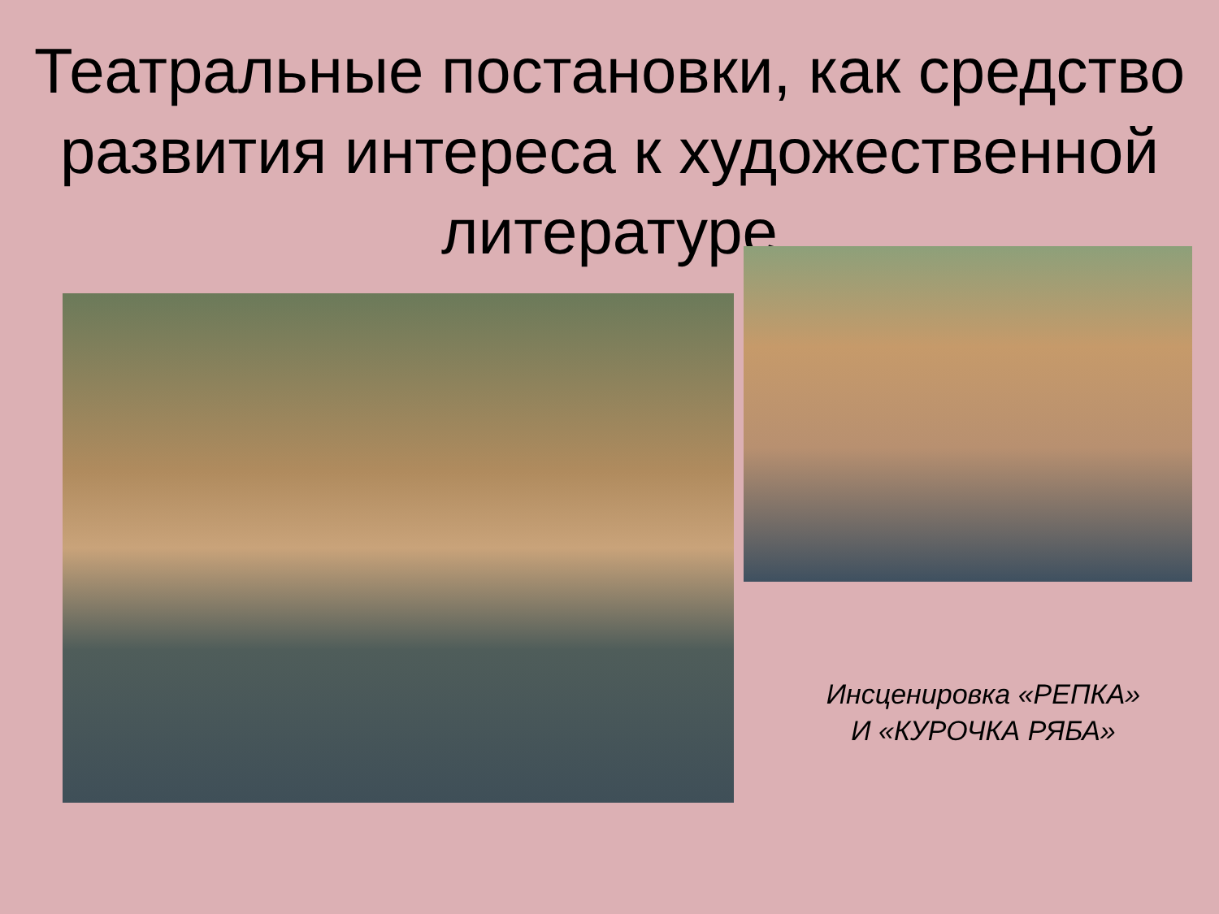Театральные постановки, как средство развития интереса к художественной литературе
Инсценировка «РЕПКА» И «КУРОЧКА РЯБА»